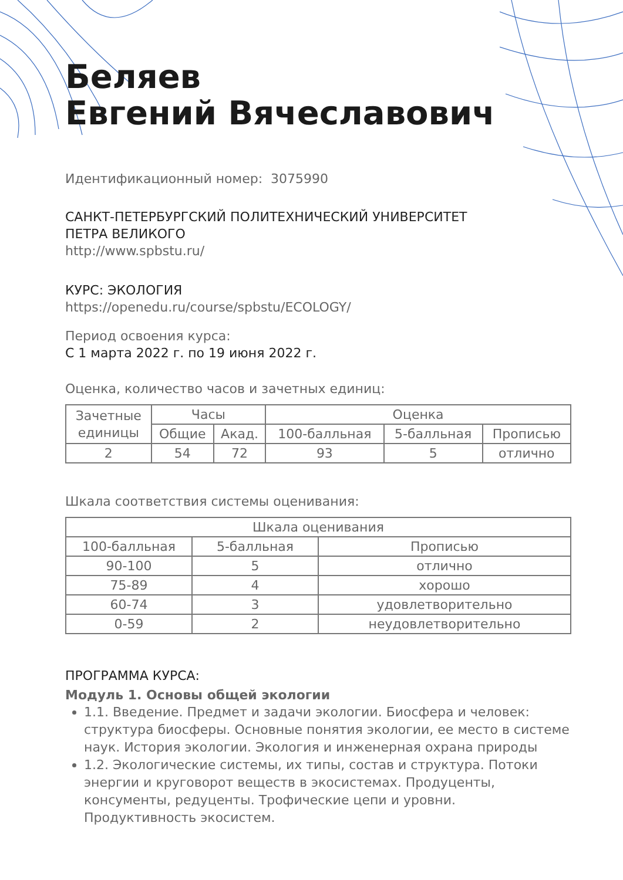Беляев
Евгений Вячеславович
Идентификационный номер: 3075990
САНКТ-ПЕТЕРБУРГСКИЙ ПОЛИТЕХНИЧЕСКИЙ УНИВЕРСИТЕТ
ПЕТРА ВЕЛИКОГО
http://www.spbstu.ru/
КУРС: ЭКОЛОГИЯ
https://openedu.ru/course/spbstu/ECOLOGY/
Период освоения курса:
С 1 марта 2022 г. по 19 июня 2022 г.
Оценка, количество часов и зачетных единиц:
| Зачетные единицы | Часы | | Оценка | | |
| --- | --- | --- | --- | --- | --- |
| | Общие | Акад. | 100-балльная | 5-балльная | Прописью |
| 2 | 54 | 72 | 93 | 5 | отлично |
Шкала соответствия системы оценивания:
| Шкала оценивания | | |
| --- | --- | --- |
| 100-балльная | 5-балльная | Прописью |
| 90-100 | 5 | отлично |
| 75-89 | 4 | хорошо |
| 60-74 | 3 | удовлетворительно |
| 0-59 | 2 | неудовлетворительно |
ПРОГРАММА КУРСА:
Модуль 1. Основы общей экологии
1.1. Введение. Предмет и задачи экологии. Биосфера и человек: структура биосферы. Основные понятия экологии, ее место в системе наук. История экологии. Экология и инженерная охрана природы
1.2. Экологические системы, их типы, состав и структура. Потоки энергии и круговорот веществ в экосистемах. Продуценты, консументы, редуценты. Трофические цепи и уровни. Продуктивность экосистем.